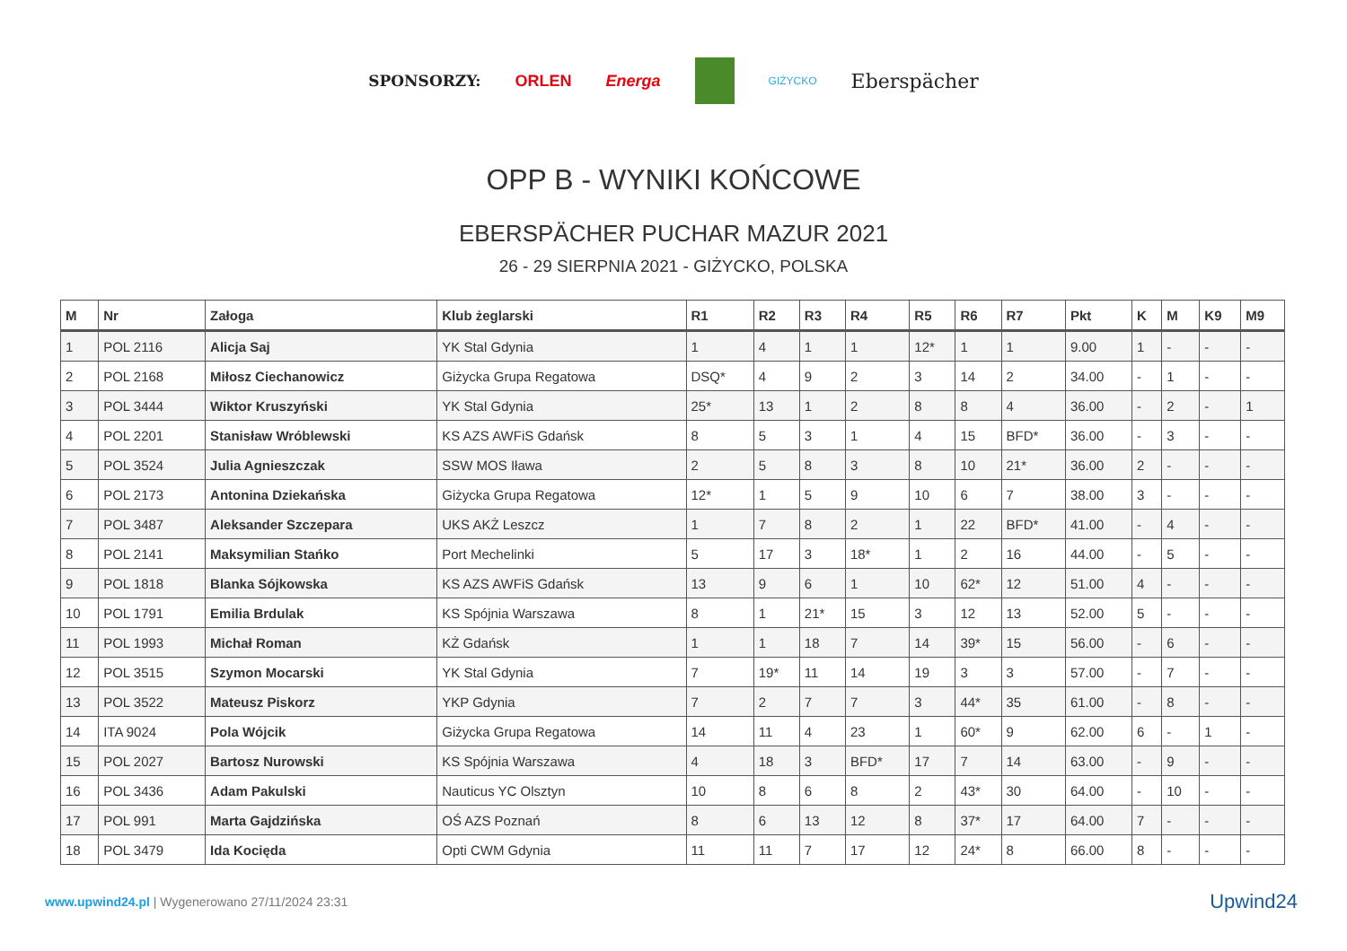SPONSORZY: ORLEN Energa GIŻYCKO Eberspächer
OPP B - WYNIKI KOŃCOWE
EBERSPÄCHER PUCHAR MAZUR 2021
26 - 29 SIERPNIA 2021 - GIŻYCKO, POLSKA
| M | Nr | Załoga | Klub żeglarski | R1 | R2 | R3 | R4 | R5 | R6 | R7 | Pkt | K | M | K9 | M9 |
| --- | --- | --- | --- | --- | --- | --- | --- | --- | --- | --- | --- | --- | --- | --- | --- |
| 1 | POL 2116 | Alicja Saj | YK Stal Gdynia | 1 | 4 | 1 | 1 | 12* | 1 | 1 | 9.00 | 1 | - | - | - |
| 2 | POL 2168 | Miłosz Ciechanowicz | Giżycka Grupa Regatowa | DSQ* | 4 | 9 | 2 | 3 | 14 | 2 | 34.00 | - | 1 | - | - |
| 3 | POL 3444 | Wiktor Kruszyński | YK Stal Gdynia | 25* | 13 | 1 | 2 | 8 | 8 | 4 | 36.00 | - | 2 | - | 1 |
| 4 | POL 2201 | Stanisław Wróblewski | KS AZS AWFiS Gdańsk | 8 | 5 | 3 | 1 | 4 | 15 | BFD* | 36.00 | - | 3 | - | - |
| 5 | POL 3524 | Julia Agnieszczak | SSW MOS Iława | 2 | 5 | 8 | 3 | 8 | 10 | 21* | 36.00 | 2 | - | - | - |
| 6 | POL 2173 | Antonina Dziekańska | Giżycka Grupa Regatowa | 12* | 1 | 5 | 9 | 10 | 6 | 7 | 38.00 | 3 | - | - | - |
| 7 | POL 3487 | Aleksander Szczepara | UKS AKŻ Leszcz | 1 | 7 | 8 | 2 | 1 | 22 | BFD* | 41.00 | - | 4 | - | - |
| 8 | POL 2141 | Maksymilian Stańko | Port Mechelinki | 5 | 17 | 3 | 18* | 1 | 2 | 16 | 44.00 | - | 5 | - | - |
| 9 | POL 1818 | Blanka Sójkowska | KS AZS AWFiS Gdańsk | 13 | 9 | 6 | 1 | 10 | 62* | 12 | 51.00 | 4 | - | - | - |
| 10 | POL 1791 | Emilia Brdulak | KS Spójnia Warszawa | 8 | 1 | 21* | 15 | 3 | 12 | 13 | 52.00 | 5 | - | - | - |
| 11 | POL 1993 | Michał Roman | KŻ Gdańsk | 1 | 1 | 18 | 7 | 14 | 39* | 15 | 56.00 | - | 6 | - | - |
| 12 | POL 3515 | Szymon Mocarski | YK Stal Gdynia | 7 | 19* | 11 | 14 | 19 | 3 | 3 | 57.00 | - | 7 | - | - |
| 13 | POL 3522 | Mateusz Piskorz | YKP Gdynia | 7 | 2 | 7 | 7 | 3 | 44* | 35 | 61.00 | - | 8 | - | - |
| 14 | ITA 9024 | Pola Wójcik | Giżycka Grupa Regatowa | 14 | 11 | 4 | 23 | 1 | 60* | 9 | 62.00 | 6 | - | 1 | - |
| 15 | POL 2027 | Bartosz Nurowski | KS Spójnia Warszawa | 4 | 18 | 3 | BFD* | 17 | 7 | 14 | 63.00 | - | 9 | - | - |
| 16 | POL 3436 | Adam Pakulski | Nauticus YC Olsztyn | 10 | 8 | 6 | 8 | 2 | 43* | 30 | 64.00 | - | 10 | - | - |
| 17 | POL 991 | Marta Gajdzińska | OŚ AZS Poznań | 8 | 6 | 13 | 12 | 8 | 37* | 17 | 64.00 | 7 | - | - | - |
| 18 | POL 3479 | Ida Kocięda | Opti CWM Gdynia | 11 | 11 | 7 | 17 | 12 | 24* | 8 | 66.00 | 8 | - | - | - |
www.upwind24.pl | Wygenerowano 27/11/2024 23:31 Upwind24